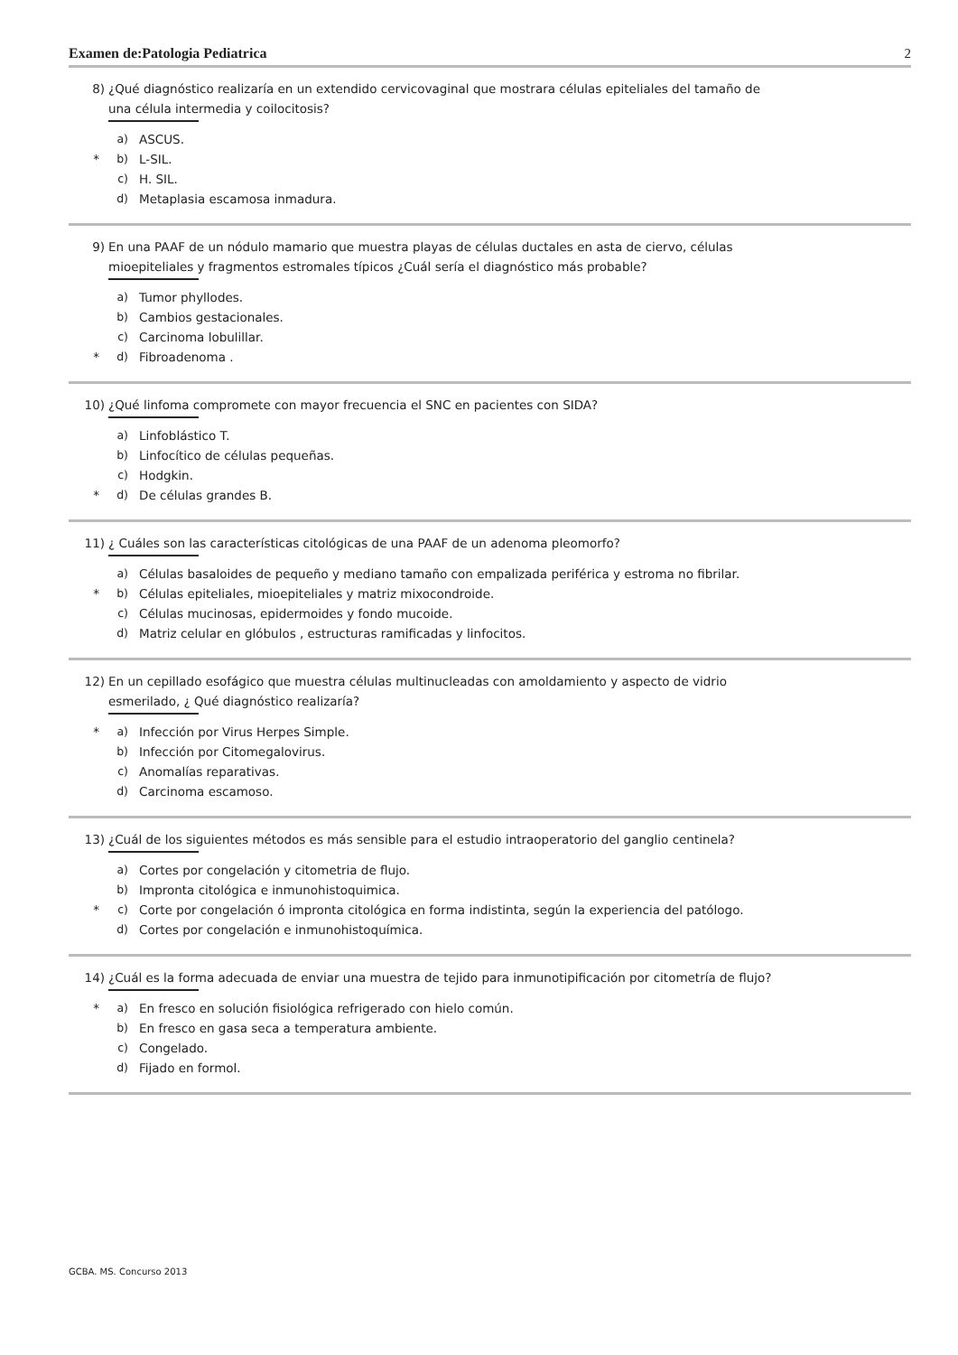Examen de:Patologia Pediatrica 2
8) ¿Qué diagnóstico realizaría en un extendido cervicovaginal que mostrara células epiteliales del tamaño de una célula intermedia y coilocitosis?
a) ASCUS.
* b) L-SIL.
c) H. SIL.
d) Metaplasia escamosa inmadura.
9) En una PAAF de un nódulo mamario que muestra playas de células ductales en asta de ciervo, células mioepiteliales y fragmentos estromales típicos ¿Cuál sería el diagnóstico más probable?
a) Tumor phyllodes.
b) Cambios gestacionales.
c) Carcinoma lobulillar.
* d) Fibroadenoma .
10) ¿Qué linfoma compromete con mayor frecuencia el SNC en pacientes con SIDA?
a) Linfoblástico T.
b) Linfocítico de células pequeñas.
c) Hodgkin.
* d) De células grandes B.
11) ¿ Cuáles son las características citológicas de una PAAF de un adenoma pleomorfo?
a) Células basaloides de pequeño y mediano tamaño con empalizada periférica y estroma no fibrilar.
* b) Células epiteliales, mioepiteliales y matriz mixocondroide.
c) Células mucinosas, epidermoides y fondo mucoide.
d) Matriz celular en glóbulos , estructuras ramificadas y linfocitos.
12) En un cepillado esofágico que muestra células multinucleadas con amoldamiento y aspecto de vidrio esmerilado, ¿ Qué diagnóstico realizaría?
* a) Infección por Virus Herpes Simple.
b) Infección por Citomegalovirus.
c) Anomalías reparativas.
d) Carcinoma escamoso.
13) ¿Cuál de los siguientes métodos es más sensible para el estudio intraoperatorio del ganglio centinela?
a) Cortes por congelación y citometria de flujo.
b) Impronta citológica e inmunohistoquimica.
* c) Corte por congelación ó impronta citológica en forma indistinta, según la experiencia del patólogo.
d) Cortes por congelación e inmunohistoquímica.
14) ¿Cuál es la forma adecuada de enviar una muestra de tejido para inmunotipificación por citometría de flujo?
* a) En fresco en solución fisiológica refrigerado con hielo común.
b) En fresco en gasa seca a temperatura ambiente.
c) Congelado.
d) Fijado en formol.
GCBA. MS. Concurso 2013